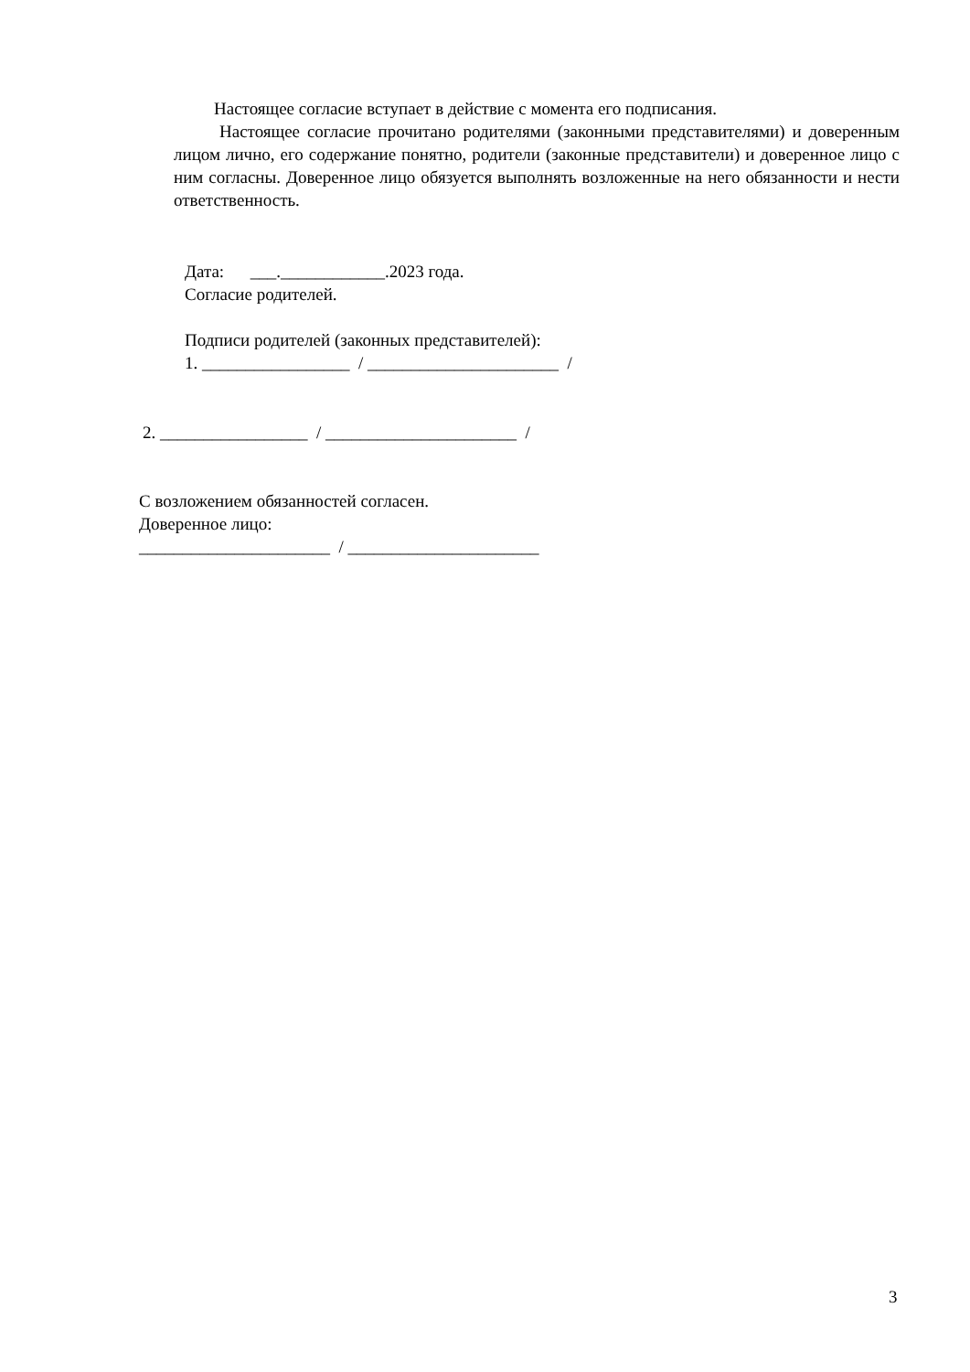Настоящее согласие вступает в действие с момента его подписания.
Настоящее согласие прочитано родителями (законными представителями) и доверенным лицом лично, его содержание понятно, родители (законные представители) и доверенное лицо с ним согласны. Доверенное лицо обязуется выполнять возложенные на него обязанности и нести ответственность.
Дата: ___.____________.2023 года.
Согласие родителей.
Подписи родителей (законных представителей):
1. _________________ / ______________________ /
2. _________________ / ______________________ /
С возложением обязанностей согласен.
Доверенное лицо:
______________________ / ______________________
3